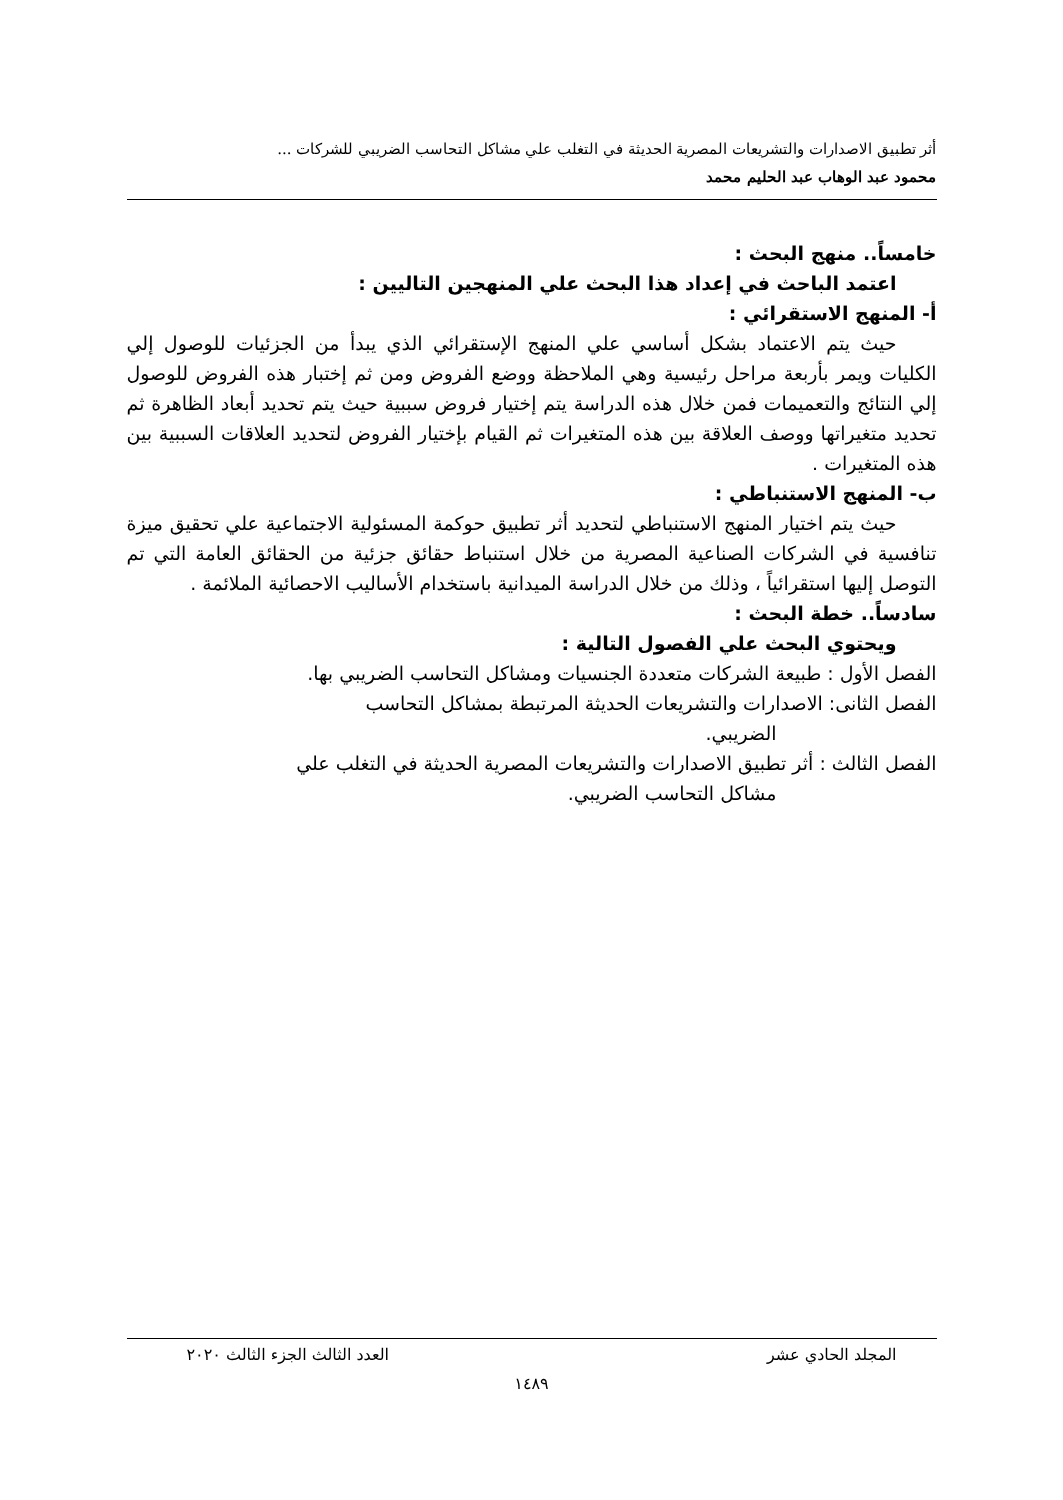أثر تطبيق الاصدارات والتشريعات المصرية الحديثة في التغلب علي مشاكل التحاسب الضريبي للشركات ...
محمود عبد الوهاب عبد الحليم محمد
خامساً.. منهج البحث :
اعتمد الباحث في إعداد هذا البحث علي المنهجين التاليين :
أ- المنهج الاستقرائي :
حيث يتم الاعتماد بشكل أساسي علي المنهج الإستقرائي الذي يبدأ من الجزئيات للوصول إلي الكليات ويمر بأربعة مراحل رئيسية وهي الملاحظة ووضع الفروض ومن ثم إختبار هذه الفروض للوصول إلي النتائج والتعميمات فمن خلال هذه الدراسة يتم إختيار فروض سببية حيث يتم تحديد أبعاد الظاهرة ثم تحديد متغيراتها ووصف العلاقة بين هذه المتغيرات ثم القيام بإختيار الفروض لتحديد العلاقات السببية بين هذه المتغيرات .
ب- المنهج الاستنباطي :
حيث يتم اختيار المنهج الاستنباطي لتحديد أثر تطبيق حوكمة المسئولية الاجتماعية علي تحقيق ميزة تنافسية في الشركات الصناعية المصرية من خلال استنباط حقائق جزئية من الحقائق العامة التي تم التوصل إليها استقرائياً ، وذلك من خلال الدراسة الميدانية باستخدام الأساليب الاحصائية الملائمة .
سادساً.. خطة البحث :
ويحتوي البحث علي الفصول التالية :
الفصل الأول : طبيعة الشركات متعددة الجنسيات ومشاكل التحاسب الضريبي بها.
الفصل الثانى: الاصدارات والتشريعات الحديثة المرتبطة بمشاكل التحاسب
الضريبي.
الفصل الثالث : أثر تطبيق الاصدارات والتشريعات المصرية الحديثة في التغلب علي
مشاكل التحاسب الضريبي.
المجلد الحادي عشر العدد الثالث الجزء الثالث ٢٠٢٠
١٤٨٩